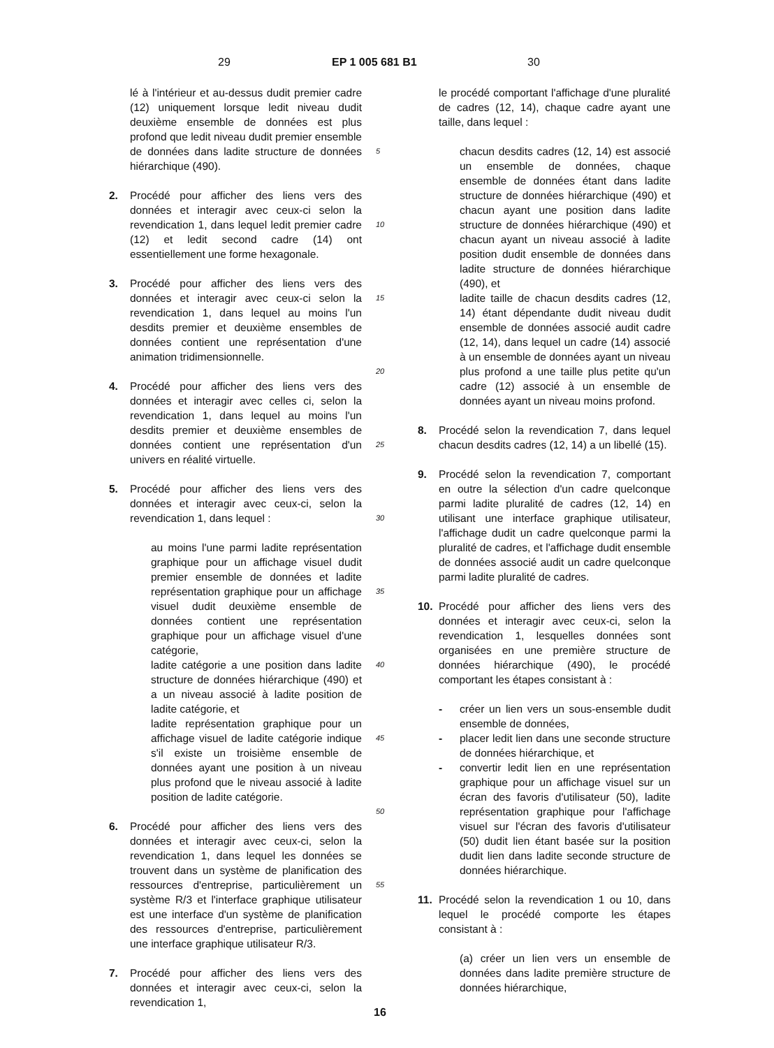29 EP 1 005 681 B1 30
lé à l'intérieur et au-dessus dudit premier cadre (12) uniquement lorsque ledit niveau dudit deuxième ensemble de données est plus profond que ledit niveau dudit premier ensemble de données dans ladite structure de données hiérarchique (490).
2. Procédé pour afficher des liens vers des données et interagir avec ceux-ci selon la revendication 1, dans lequel ledit premier cadre (12) et ledit second cadre (14) ont essentiellement une forme hexagonale.
3. Procédé pour afficher des liens vers des données et interagir avec ceux-ci selon la revendication 1, dans lequel au moins l'un desdits premier et deuxième ensembles de données contient une représentation d'une animation tridimensionnelle.
4. Procédé pour afficher des liens vers des données et interagir avec celles ci, selon la revendication 1, dans lequel au moins l'un desdits premier et deuxième ensembles de données contient une représentation d'un univers en réalité virtuelle.
5. Procédé pour afficher des liens vers des données et interagir avec ceux-ci, selon la revendication 1, dans lequel :
au moins l'une parmi ladite représentation graphique pour un affichage visuel dudit premier ensemble de données et ladite représentation graphique pour un affichage visuel dudit deuxième ensemble de données contient une représentation graphique pour un affichage visuel d'une catégorie,
ladite catégorie a une position dans ladite structure de données hiérarchique (490) et a un niveau associé à ladite position de ladite catégorie, et
ladite représentation graphique pour un affichage visuel de ladite catégorie indique s'il existe un troisième ensemble de données ayant une position à un niveau plus profond que le niveau associé à ladite position de ladite catégorie.
6. Procédé pour afficher des liens vers des données et interagir avec ceux-ci, selon la revendication 1, dans lequel les données se trouvent dans un système de planification des ressources d'entreprise, particulièrement un système R/3 et l'interface graphique utilisateur est une interface d'un système de planification des ressources d'entreprise, particulièrement une interface graphique utilisateur R/3.
7. Procédé pour afficher des liens vers des données et interagir avec ceux-ci, selon la revendication 1,
5
10
15
20
25
30
35
40
45
50
55
le procédé comportant l'affichage d'une pluralité de cadres (12, 14), chaque cadre ayant une taille, dans lequel :
chacun desdits cadres (12, 14) est associé un ensemble de données, chaque ensemble de données étant dans ladite structure de données hiérarchique (490) et chacun ayant une position dans ladite structure de données hiérarchique (490) et chacun ayant un niveau associé à ladite position dudit ensemble de données dans ladite structure de données hiérarchique (490), et
ladite taille de chacun desdits cadres (12, 14) étant dépendante dudit niveau dudit ensemble de données associé audit cadre (12, 14), dans lequel un cadre (14) associé à un ensemble de données ayant un niveau plus profond a une taille plus petite qu'un cadre (12) associé à un ensemble de données ayant un niveau moins profond.
8. Procédé selon la revendication 7, dans lequel chacun desdits cadres (12, 14) a un libellé (15).
9. Procédé selon la revendication 7, comportant en outre la sélection d'un cadre quelconque parmi ladite pluralité de cadres (12, 14) en utilisant une interface graphique utilisateur, l'affichage dudit un cadre quelconque parmi la pluralité de cadres, et l'affichage dudit ensemble de données associé audit un cadre quelconque parmi ladite pluralité de cadres.
10. Procédé pour afficher des liens vers des données et interagir avec ceux-ci, selon la revendication 1, lesquelles données sont organisées en une première structure de données hiérarchique (490), le procédé comportant les étapes consistant à :
- créer un lien vers un sous-ensemble dudit ensemble de données,
- placer ledit lien dans une seconde structure de données hiérarchique, et
- convertir ledit lien en une représentation graphique pour un affichage visuel sur un écran des favoris d'utilisateur (50), ladite représentation graphique pour l'affichage visuel sur l'écran des favoris d'utilisateur (50) dudit lien étant basée sur la position dudit lien dans ladite seconde structure de données hiérarchique.
11. Procédé selon la revendication 1 ou 10, dans lequel le procédé comporte les étapes consistant à :
(a) créer un lien vers un ensemble de données dans ladite première structure de données hiérarchique,
16